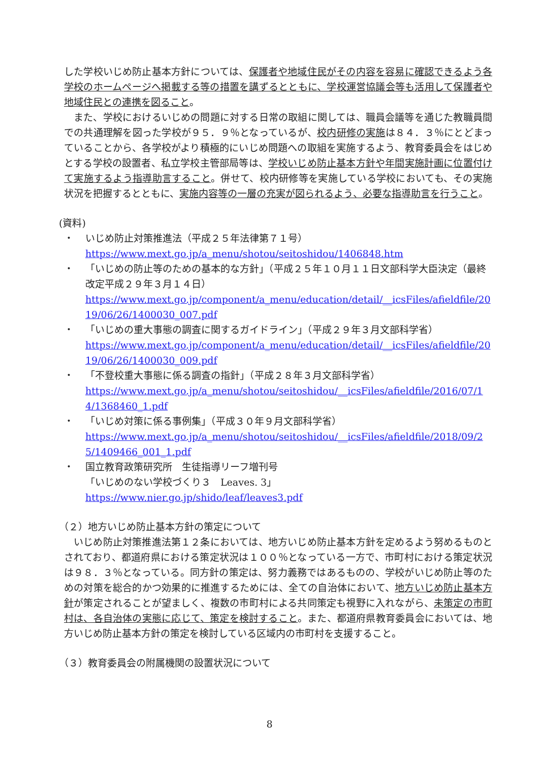した学校いじめ防止基本方針については、保護者や地域住民がその内容を容易に確認できるよう各学校のホームページへ掲載する等の措置を講ずるとともに、学校運営協議会等も活用して保護者や地域住民との連携を図ること。
また、学校におけるいじめの問題に対する日常の取組に関しては、職員会議等を通じた教職員間での共通理解を図った学校が９５．９％となっているが、校内研修の実施は８４．３％にとどまっていることから、各学校がより積極的にいじめ問題への取組を実施するよう、教育委員会をはじめとする学校の設置者、私立学校主管部局等は、学校いじめ防止基本方針や年間実施計画に位置付けて実施するよう指導助言すること。併せて、校内研修等を実施している学校においても、その実施状況を把握するとともに、実施内容等の一層の充実が図られるよう、必要な指導助言を行うこと。
(資料)
・ いじめ防止対策推進法（平成２５年法律第７１号）
https://www.mext.go.jp/a_menu/shotou/seitoshidou/1406848.htm
・ 「いじめの防止等のための基本的な方針」（平成２５年１０月１１日文部科学大臣決定（最終改定平成２９年３月１４日）
https://www.mext.go.jp/component/a_menu/education/detail/__icsFiles/afieldfile/2019/06/26/1400030_007.pdf
・ 「いじめの重大事態の調査に関するガイドライン」（平成２９年３月文部科学省）
https://www.mext.go.jp/component/a_menu/education/detail/__icsFiles/afieldfile/2019/06/26/1400030_009.pdf
・ 「不登校重大事態に係る調査の指針」（平成２８年３月文部科学省）
https://www.mext.go.jp/a_menu/shotou/seitoshidou/__icsFiles/afieldfile/2016/07/14/1368460_1.pdf
・ 「いじめ対策に係る事例集」（平成３０年９月文部科学省）
https://www.mext.go.jp/a_menu/shotou/seitoshidou/__icsFiles/afieldfile/2018/09/25/1409466_001_1.pdf
・ 国立教育政策研究所　生徒指導リーフ増刊号
「いじめのない学校づくり３　Leaves. 3」
https://www.nier.go.jp/shido/leaf/leaves3.pdf
（２）地方いじめ防止基本方針の策定について
いじめ防止対策推進法第１２条においては、地方いじめ防止基本方針を定めるよう努めるものとされており、都道府県における策定状況は１００％となっている一方で、市町村における策定状況は９８．３％となっている。同方針の策定は、努力義務ではあるものの、学校がいじめ防止等のための対策を総合的かつ効果的に推進するためには、全ての自治体において、地方いじめ防止基本方針が策定されることが望ましく、複数の市町村による共同策定も視野に入れながら、未策定の市町村は、各自治体の実態に応じて、策定を検討すること。また、都道府県教育委員会においては、地方いじめ防止基本方針の策定を検討している区域内の市町村を支援すること。
（３）教育委員会の附属機関の設置状況について
8